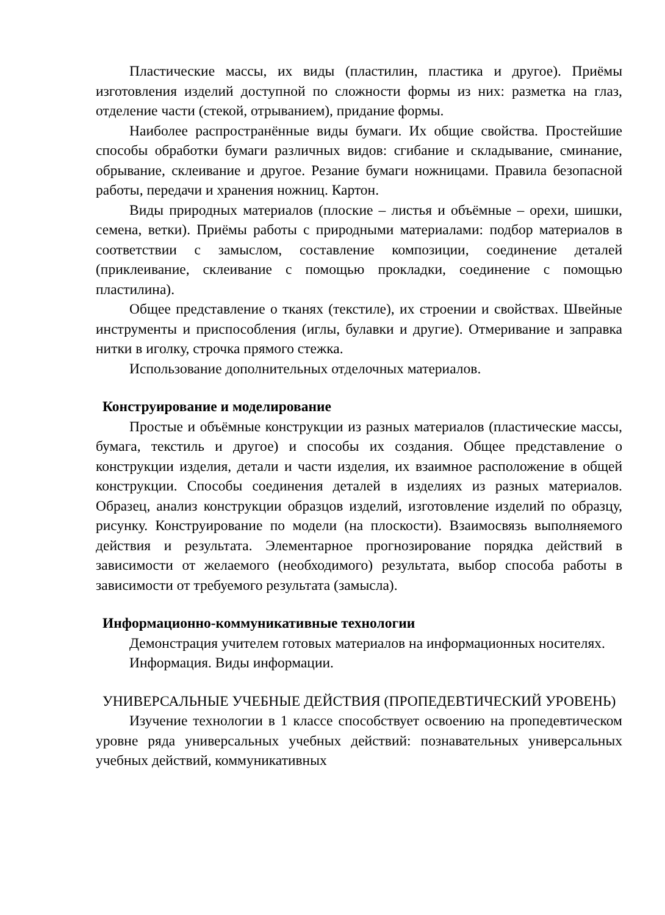Пластические массы, их виды (пластилин, пластика и другое). Приёмы изготовления изделий доступной по сложности формы из них: разметка на глаз, отделение части (стекой, отрыванием), придание формы.
Наиболее распространённые виды бумаги. Их общие свойства. Простейшие способы обработки бумаги различных видов: сгибание и складывание, сминание, обрывание, склеивание и другое. Резание бумаги ножницами. Правила безопасной работы, передачи и хранения ножниц. Картон.
Виды природных материалов (плоские – листья и объёмные – орехи, шишки, семена, ветки). Приёмы работы с природными материалами: подбор материалов в соответствии с замыслом, составление композиции, соединение деталей (приклеивание, склеивание с помощью прокладки, соединение с помощью пластилина).
Общее представление о тканях (текстиле), их строении и свойствах. Швейные инструменты и приспособления (иглы, булавки и другие). Отмеривание и заправка нитки в иголку, строчка прямого стежка.
Использование дополнительных отделочных материалов.
Конструирование и моделирование
Простые и объёмные конструкции из разных материалов (пластические массы, бумага, текстиль и другое) и способы их создания. Общее представление о конструкции изделия, детали и части изделия, их взаимное расположение в общей конструкции. Способы соединения деталей в изделиях из разных материалов. Образец, анализ конструкции образцов изделий, изготовление изделий по образцу, рисунку. Конструирование по модели (на плоскости). Взаимосвязь выполняемого действия и результата. Элементарное прогнозирование порядка действий в зависимости от желаемого (необходимого) результата, выбор способа работы в зависимости от требуемого результата (замысла).
Информационно-коммуникативные технологии
Демонстрация учителем готовых материалов на информационных носителях.
Информация. Виды информации.
УНИВЕРСАЛЬНЫЕ УЧЕБНЫЕ ДЕЙСТВИЯ (ПРОПЕДЕВТИЧЕСКИЙ УРОВЕНЬ)
Изучение технологии в 1 классе способствует освоению на пропедевтическом уровне ряда универсальных учебных действий: познавательных универсальных учебных действий, коммуникативных